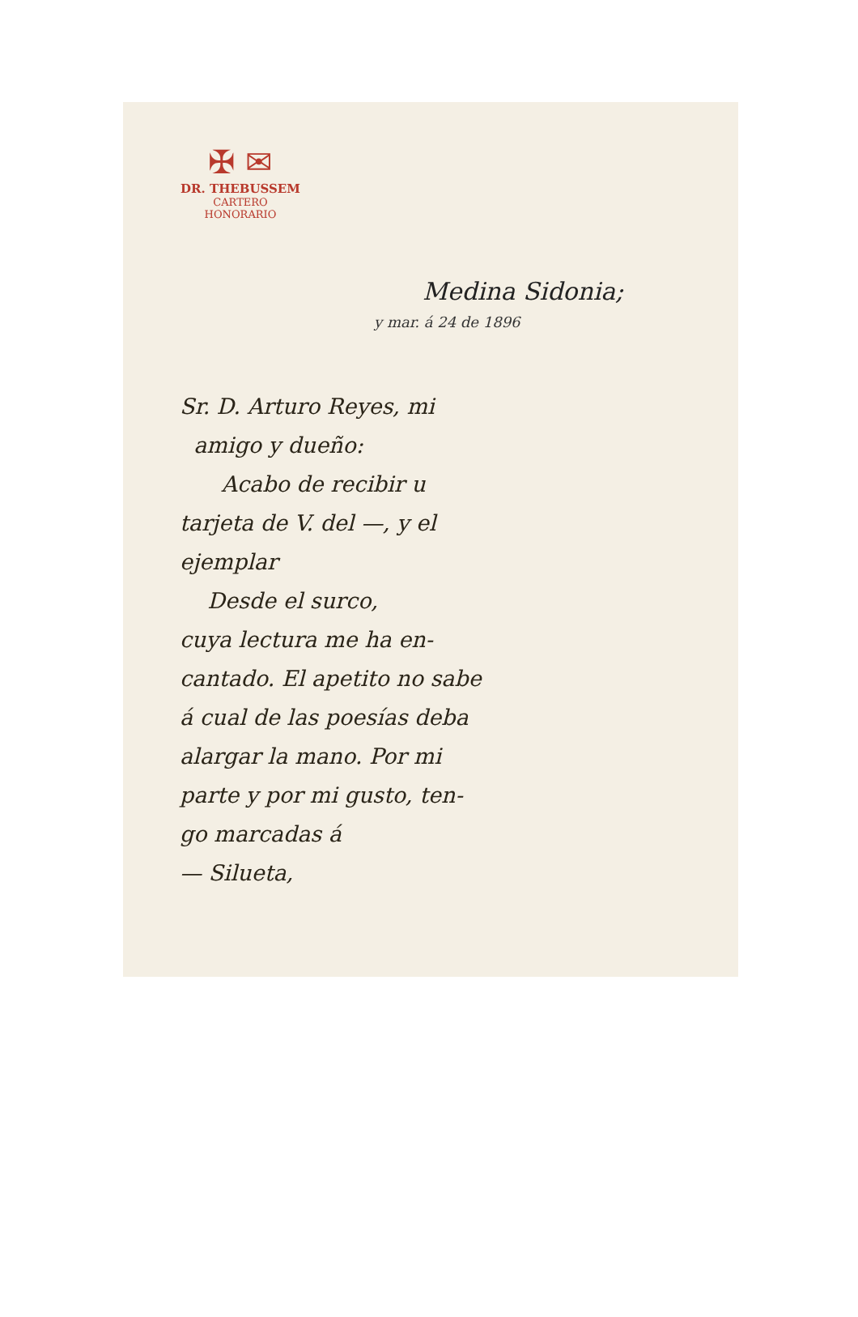✠ ✉
DR. THEBUSSEM
CARTERO
HONORARIO
Medina Sidonia;
y mar. á 24 de 1896
Sr. D. Arturo Reyes, mi
amigo y dueño:
Acabo de recibir u
tarjeta de V. del —, y el
ejemplar
Desde el surco,
cuya lectura me ha en-
cantado. El apetito no sabe
á cual de las poesías deba
alargar la mano. Por mi
parte y por mi gusto, ten-
go marcadas á
— Silueta,